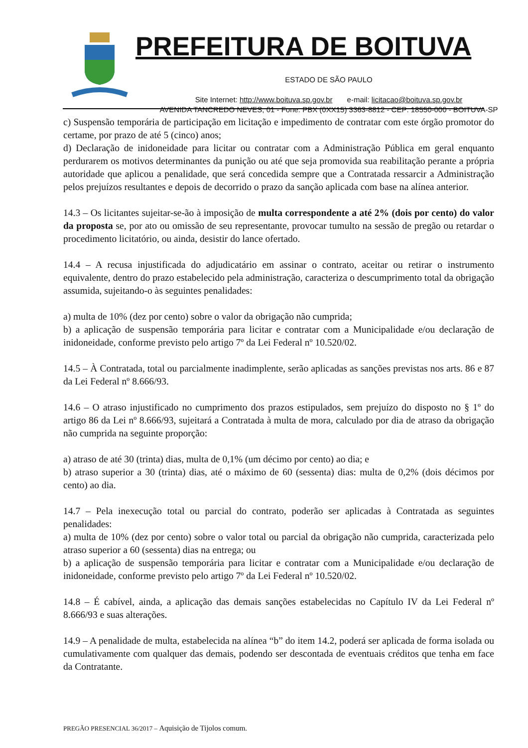PREFEITURA DE BOITUVA
ESTADO DE SÃO PAULO
Site Internet: http://www.boituva.sp.gov.br e-mail: licitacao@boituva.sp.gov.br
AVENIDA TANCREDO NEVES, 01 - Fone: PBX (0XX15) 3363-8812 - CEP: 18550-000 - BOITUVA-SP
c) Suspensão temporária de participação em licitação e impedimento de contratar com este órgão promotor do certame, por prazo de até 5 (cinco) anos;
d) Declaração de inidoneidade para licitar ou contratar com a Administração Pública em geral enquanto perdurarem os motivos determinantes da punição ou até que seja promovida sua reabilitação perante a própria autoridade que aplicou a penalidade, que será concedida sempre que a Contratada ressarcir a Administração pelos prejuízos resultantes e depois de decorrido o prazo da sanção aplicada com base na alínea anterior.
14.3 – Os licitantes sujeitar-se-ão à imposição de multa correspondente a até 2% (dois por cento) do valor da proposta se, por ato ou omissão de seu representante, provocar tumulto na sessão de pregão ou retardar o procedimento licitatório, ou ainda, desistir do lance ofertado.
14.4 – A recusa injustificada do adjudicatário em assinar o contrato, aceitar ou retirar o instrumento equivalente, dentro do prazo estabelecido pela administração, caracteriza o descumprimento total da obrigação assumida, sujeitando-o às seguintes penalidades:
a) multa de 10% (dez por cento) sobre o valor da obrigação não cumprida;
b) a aplicação de suspensão temporária para licitar e contratar com a Municipalidade e/ou declaração de inidoneidade, conforme previsto pelo artigo 7º da Lei Federal nº 10.520/02.
14.5 – À Contratada, total ou parcialmente inadimplente, serão aplicadas as sanções previstas nos arts. 86 e 87 da Lei Federal nº 8.666/93.
14.6 – O atraso injustificado no cumprimento dos prazos estipulados, sem prejuízo do disposto no § 1º do artigo 86 da Lei nº 8.666/93, sujeitará a Contratada à multa de mora, calculado por dia de atraso da obrigação não cumprida na seguinte proporção:
a) atraso de até 30 (trinta) dias, multa de 0,1% (um décimo por cento) ao dia; e
b) atraso superior a 30 (trinta) dias, até o máximo de 60 (sessenta) dias: multa de 0,2% (dois décimos por cento) ao dia.
14.7 – Pela inexecução total ou parcial do contrato, poderão ser aplicadas à Contratada as seguintes penalidades:
a) multa de 10% (dez por cento) sobre o valor total ou parcial da obrigação não cumprida, caracterizada pelo atraso superior a 60 (sessenta) dias na entrega; ou
b) a aplicação de suspensão temporária para licitar e contratar com a Municipalidade e/ou declaração de inidoneidade, conforme previsto pelo artigo 7º da Lei Federal nº 10.520/02.
14.8 – É cabível, ainda, a aplicação das demais sanções estabelecidas no Capítulo IV da Lei Federal nº 8.666/93 e suas alterações.
14.9 – A penalidade de multa, estabelecida na alínea “b” do item 14.2, poderá ser aplicada de forma isolada ou cumulativamente com qualquer das demais, podendo ser descontada de eventuais créditos que tenha em face da Contratante.
PREGÃO PRESENCIAL 36/2017 – Aquisição de Tijolos comum.